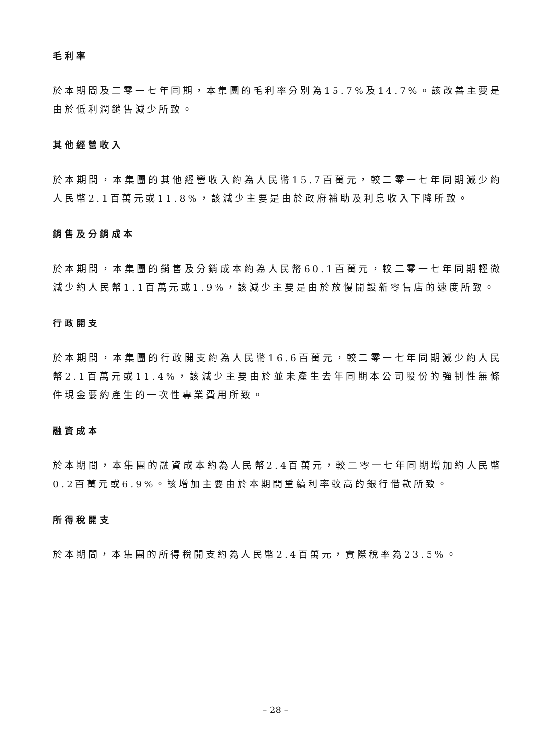毛利率
於本期間及二零一七年同期，本集團的毛利率分別為15.7%及14.7%。該改善主要是由於低利潤銷售減少所致。
其他經營收入
於本期間，本集團的其他經營收入約為人民幣15.7百萬元，較二零一七年同期減少約人民幣2.1百萬元或11.8%，該減少主要是由於政府補助及利息收入下降所致。
銷售及分銷成本
於本期間，本集團的銷售及分銷成本約為人民幣60.1百萬元，較二零一七年同期輕微減少約人民幣1.1百萬元或1.9%，該減少主要是由於放慢開設新零售店的速度所致。
行政開支
於本期間，本集團的行政開支約為人民幣16.6百萬元，較二零一七年同期減少約人民幣2.1百萬元或11.4%，該減少主要由於並未產生去年同期本公司股份的強制性無條件現金要約產生的一次性專業費用所致。
融資成本
於本期間，本集團的融資成本約為人民幣2.4百萬元，較二零一七年同期增加約人民幣0.2百萬元或6.9%。該增加主要由於本期間重續利率較高的銀行借款所致。
所得稅開支
於本期間，本集團的所得稅開支約為人民幣2.4百萬元，實際稅率為23.5%。
– 28 –